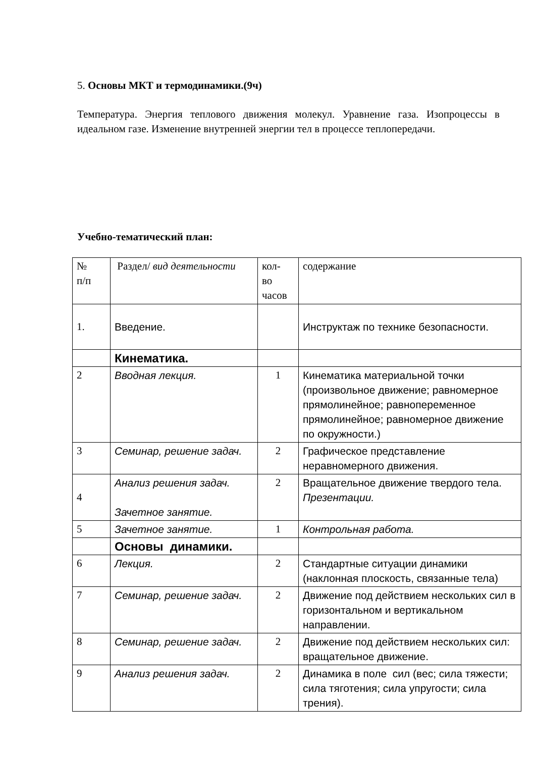5. Основы МКТ и термодинамики.(9ч)
Температура. Энергия теплового движения молекул. Уравнение газа. Изопроцессы в идеальном газе. Изменение внутренней энергии тел в процессе теплопередачи.
Учебно-тематический план:
| № п/п | Раздел/ вид деятельности | кол- во часов | содержание |
| 1. | Введение. | | Инструктаж по технике безопасности. |
| | Кинематика. | | |
| 2 | Вводная лекция. | 1 | Кинематика материальной точки (произвольное движение; равномерное прямолинейное; равнопеременное прямолинейное; равномерное движение по окружности.) |
| 3 | Семинар, решение задач. | 2 | Графическое представление неравномерного движения. |
| 4 | Анализ решения задач. Зачетное занятие. | 2 | Вращательное движение твердого тела. Презентации. |
| 5 | Зачетное занятие. | 1 | Контрольная работа. |
| | Основы динамики. | | |
| 6 | Лекция. | 2 | Стандартные ситуации динамики (наклонная плоскость, связанные тела) |
| 7 | Семинар, решение задач. | 2 | Движение под действием нескольких сил в горизонтальном и вертикальном направлении. |
| 8 | Семинар, решение задач. | 2 | Движение под действием нескольких сил: вращательное движение. |
| 9 | Анализ решения задач. | 2 | Динамика в поле сил (вес; сила тяжести; сила тяготения; сила упругости; сила трения). |